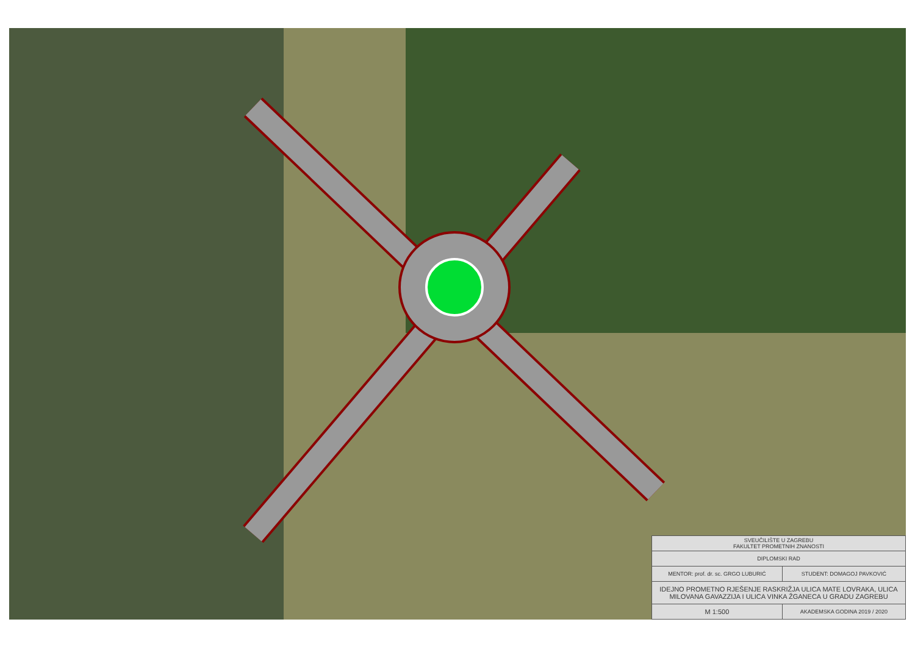| SVEUČILIŠTE U ZAGREBU FAKULTET PROMETNIH ZNANOSTI | |
| DIPLOMSKI RAD | |
| MENTOR: prof. dr. sc. GRGO LUBURIĆ | STUDENT: DOMAGOJ PAVKOVIĆ |
| IDEJNO PROMETNO RJEŠENJE RASKRIŽJA ULICA MATE LOVRAKA, ULICA MILOVANA GAVAZZIJA I ULICA VINKA ŽGANECA U GRADU ZAGREBU | |
| M 1:500 | AKADEMSKA GODINA 2019 / 2020 |